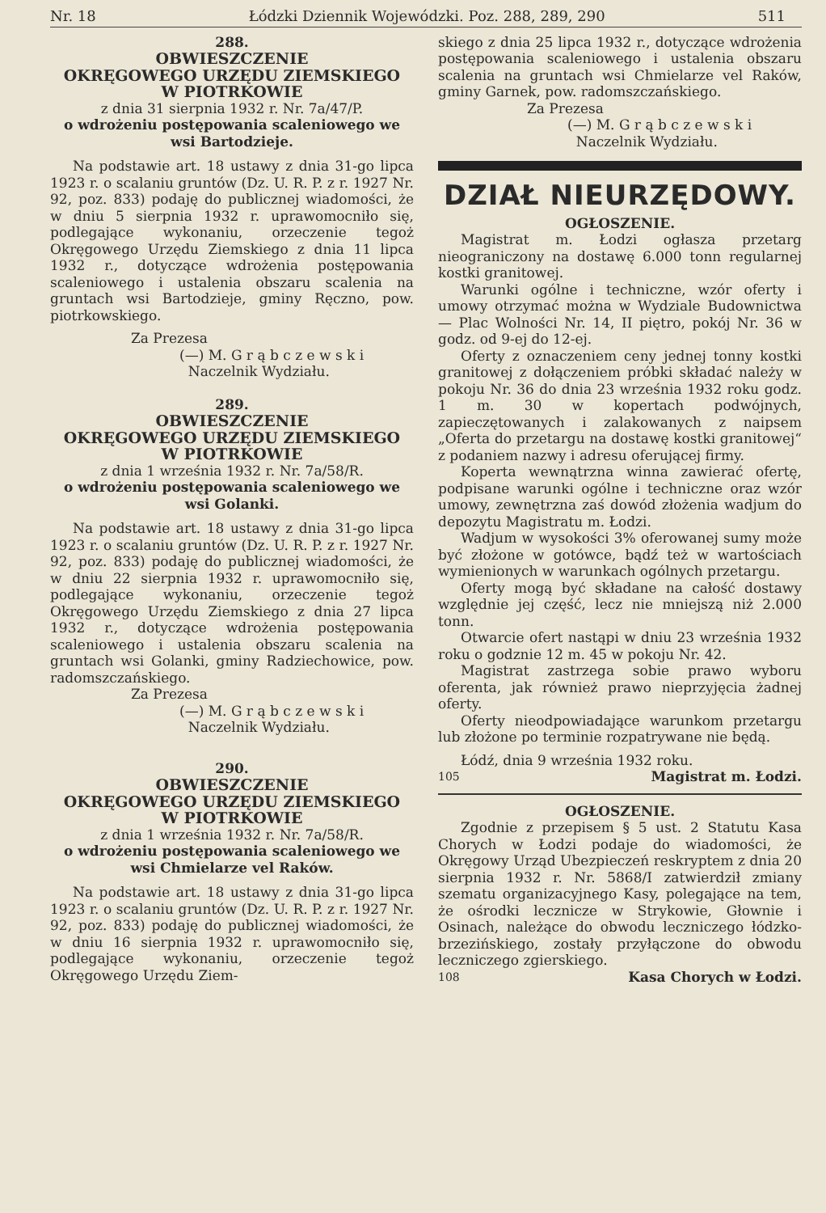Nr. 18 Łódzki Dziennik Wojewódzki. Poz. 288, 289, 290 511
288.
OBWIESZCZENIE
OKRĘGOWEGO URZĘDU ZIEMSKIEGO
W PIOTRKOWIE
z dnia 31 sierpnia 1932 r. Nr. 7a/47/P.
o wdrożeniu postępowania scaleniowego we wsi Bartodzieje.
Na podstawie art. 18 ustawy z dnia 31-go lipca 1923 r. o scalaniu gruntów (Dz. U. R. P. z r. 1927 Nr. 92, poz. 833) podaję do publicznej wiadomości, że w dniu 5 sierpnia 1932 r. uprawomocniło się, podlegające wykonaniu, orzeczenie tegoż Okręgowego Urzędu Ziemskiego z dnia 11 lipca 1932 r., dotyczące wdrożenia postępowania scaleniowego i ustalenia obszaru scalenia na gruntach wsi Bartodzieje, gminy Ręczno, pow. piotrkowskiego.
Za Prezesa
(—) M. G r ą b c z e w s k i
Naczelnik Wydziału.
289.
OBWIESZCZENIE
OKRĘGOWEGO URZĘDU ZIEMSKIEGO
W PIOTRKOWIE
z dnia 1 września 1932 r. Nr. 7a/58/R.
o wdrożeniu postępowania scaleniowego we wsi Golanki.
Na podstawie art. 18 ustawy z dnia 31-go lipca 1923 r. o scalaniu gruntów (Dz. U. R. P. z r. 1927 Nr. 92, poz. 833) podaję do publicznej wiadomości, że w dniu 22 sierpnia 1932 r. uprawomocniło się, podlegające wykonaniu, orzeczenie tegoż Okręgowego Urzędu Ziemskiego z dnia 27 lipca 1932 r., dotyczące wdrożenia postępowania scaleniowego i ustalenia obszaru scalenia na gruntach wsi Golanki, gminy Radziechowice, pow. radomszczańskiego.
Za Prezesa
(—) M. G r ą b c z e w s k i
Naczelnik Wydziału.
290.
OBWIESZCZENIE
OKRĘGOWEGO URZĘDU ZIEMSKIEGO
W PIOTRKOWIE
z dnia 1 września 1932 r. Nr. 7a/58/R.
o wdrożeniu postępowania scaleniowego we wsi Chmielarze vel Raków.
Na podstawie art. 18 ustawy z dnia 31-go lipca 1923 r. o scalaniu gruntów (Dz. U. R. P. z r. 1927 Nr. 92, poz. 833) podaję do publicznej wiadomości, że w dniu 16 sierpnia 1932 r. uprawomocniło się, podlegające wykonaniu, orzeczenie tegoż Okręgowego Urzędu Ziem-
skiego z dnia 25 lipca 1932 r., dotyczące wdrożenia postępowania scaleniowego i ustalenia obszaru scalenia na gruntach wsi Chmielarze vel Raków, gminy Garnek, pow. radomszczańskiego.
Za Prezesa
(—) M. G r ą b c z e w s k i
Naczelnik Wydziału.
DZIAŁ NIEURZĘDOWY.
OGŁOSZENIE.
Magistrat m. Łodzi ogłasza przetarg nieograniczony na dostawę 6.000 tonn regularnej kostki granitowej.
Warunki ogólne i techniczne, wzór oferty i umowy otrzymać można w Wydziale Budownictwa — Plac Wolności Nr. 14, II piętro, pokój Nr. 36 w godz. od 9-ej do 12-ej.
Oferty z oznaczeniem ceny jednej tonny kostki granitowej z dołączeniem próbki składać należy w pokoju Nr. 36 do dnia 23 września 1932 roku godz. 1 m. 30 w kopertach podwójnych, zapieczętowanych i zalakowanych z naipsem „Oferta do przetargu na dostawę kostki granitowej“ z podaniem nazwy i adresu oferującej firmy.
Koperta wewnątrzna winna zawierać ofertę, podpisane warunki ogólne i techniczne oraz wzór umowy, zewnętrzna zaś dowód złożenia wadjum do depozytu Magistratu m. Łodzi.
Wadjum w wysokości 3% oferowanej sumy może być złożone w gotówce, bądź też w wartościach wymienionych w warunkach ogólnych przetargu.
Oferty mogą być składane na całość dostawy względnie jej część, lecz nie mniejszą niż 2.000 tonn.
Otwarcie ofert nastąpi w dniu 23 września 1932 roku o godznie 12 m. 45 w pokoju Nr. 42.
Magistrat zastrzega sobie prawo wyboru oferenta, jak również prawo nieprzyjęcia żadnej oferty.
Oferty nieodpowiadające warunkom przetargu lub złożone po terminie rozpatrywane nie będą.
Łódź, dnia 9 września 1932 roku.
105 Magistrat m. Łodzi.
OGŁOSZENIE.
Zgodnie z przepisem § 5 ust. 2 Statutu Kasa Chorych w Łodzi podaje do wiadomości, że Okręgowy Urząd Ubezpieczeń reskryptem z dnia 20 sierpnia 1932 r. Nr. 5868/I zatwierdził zmiany szematu organizacyjnego Kasy, polegające na tem, że ośrodki lecznicze w Strykowie, Głownie i Osinach, należące do obwodu leczniczego łódzko-brzezińskiego, zostały przyłączone do obwodu leczniczego zgierskiego.
108 Kasa Chorych w Łodzi.